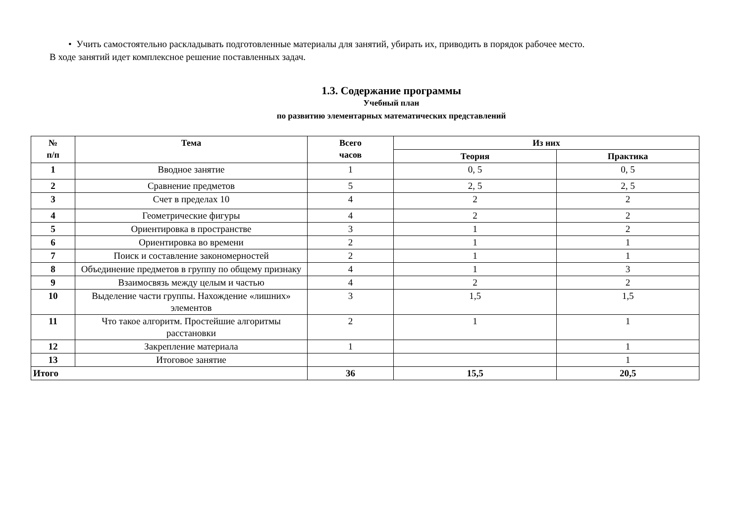• Учить самостоятельно раскладывать подготовленные материалы для занятий, убирать их, приводить в порядок рабочее место.
В ходе занятий идет комплексное решение поставленных задач.
1.3. Содержание программы
Учебный план
по развитию элементарных математических представлений
| № п/п | Тема | Всего часов | Из них | |
| --- | --- | --- | --- | --- |
| | | | Теория | Практика |
| 1 | Вводное занятие | 1 | 0, 5 | 0, 5 |
| 2 | Сравнение предметов | 5 | 2, 5 | 2, 5 |
| 3 | Счет в пределах 10 | 4 | 2 | 2 |
| 4 | Геометрические фигуры | 4 | 2 | 2 |
| 5 | Ориентировка в пространстве | 3 | 1 | 2 |
| 6 | Ориентировка во времени | 2 | 1 | 1 |
| 7 | Поиск и составление закономерностей | 2 | 1 | 1 |
| 8 | Объединение предметов в группу по общему признаку | 4 | 1 | 3 |
| 9 | Взаимосвязь между целым и частью | 4 | 2 | 2 |
| 10 | Выделение части группы. Нахождение «лишних» элементов | 3 | 1,5 | 1,5 |
| 11 | Что такое алгоритм. Простейшие алгоритмы расстановки | 2 | 1 | 1 |
| 12 | Закрепление материала | 1 | | 1 |
| 13 | Итоговое занятие | | | 1 |
| Итого | | 36 | 15,5 | 20,5 |